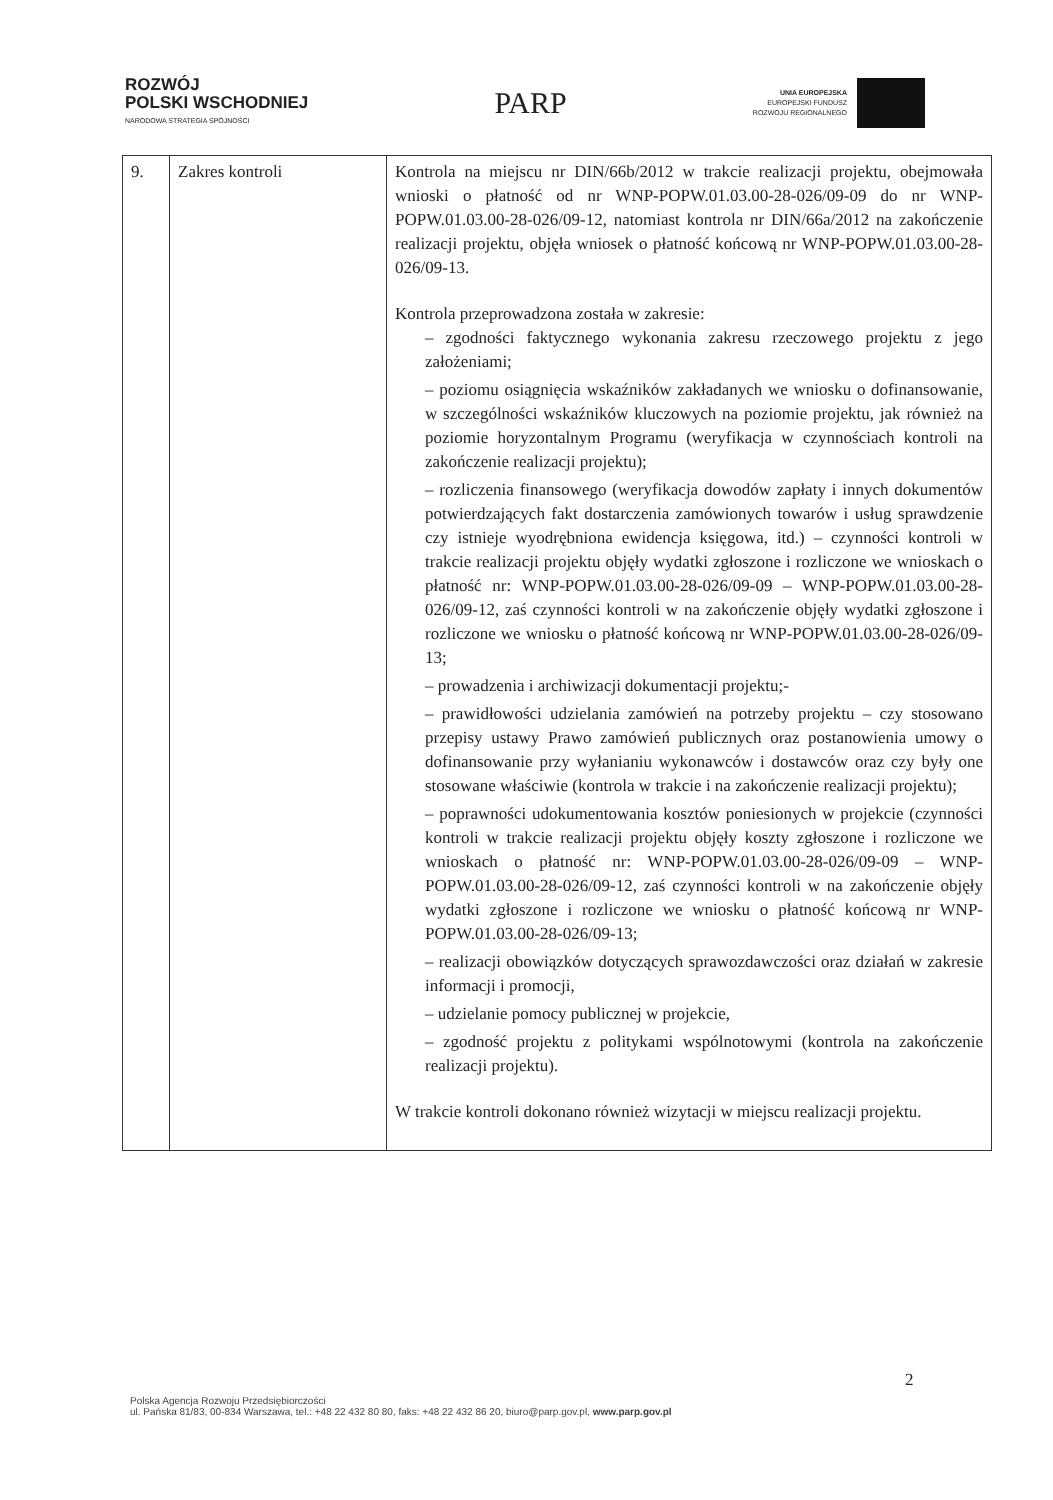ROZWÓJ
POLSKI WSCHODNIEJ
NARODOWA STRATEGIA SPÓJNOŚCI
PARP
UNIA EUROPEJSKA
EUROPEJSKI FUNDUSZ
ROZWOJU REGIONALNEGO
| 9. | Zakres kontroli | Kontrola na miejscu nr DIN/66b/2012 w trakcie realizacji projektu, obejmowała wnioski o płatność od nr WNP-POPW.01.03.00-28-026/09-09 do nr WNP-POPW.01.03.00-28-026/09-12, natomiast kontrola nr DIN/66a/2012 na zakończenie realizacji projektu, objęła wniosek o płatność końcową nr WNP-POPW.01.03.00-28-026/09-13. Kontrola przeprowadzona została w zakresie: – zgodności faktycznego wykonania zakresu rzeczowego projektu z jego założeniami; – poziomu osiągnięcia wskaźników zakładanych we wniosku o dofinansowanie, w szczególności wskaźników kluczowych na poziomie projektu, jak również na poziomie horyzontalnym Programu (weryfikacja w czynnościach kontroli na zakończenie realizacji projektu); – rozliczenia finansowego (weryfikacja dowodów zapłaty i innych dokumentów potwierdzających fakt dostarczenia zamówionych towarów i usług sprawdzenie czy istnieje wyodrębniona ewidencja księgowa, itd.) – czynności kontroli w trakcie realizacji projektu objęły wydatki zgłoszone i rozliczone we wnioskach o płatność nr: WNP-POPW.01.03.00-28-026/09-09 – WNP-POPW.01.03.00-28-026/09-12, zaś czynności kontroli w na zakończenie objęły wydatki zgłoszone i rozliczone we wniosku o płatność końcową nr WNP-POPW.01.03.00-28-026/09-13; – prowadzenia i archiwizacji dokumentacji projektu;- – prawidłowości udzielania zamówień na potrzeby projektu – czy stosowano przepisy ustawy Prawo zamówień publicznych oraz postanowienia umowy o dofinansowanie przy wyłanianiu wykonawców i dostawców oraz czy były one stosowane właściwie (kontrola w trakcie i na zakończenie realizacji projektu); – poprawności udokumentowania kosztów poniesionych w projekcie (czynności kontroli w trakcie realizacji projektu objęły koszty zgłoszone i rozliczone we wnioskach o płatność nr: WNP-POPW.01.03.00-28-026/09-09 – WNP-POPW.01.03.00-28-026/09-12, zaś czynności kontroli w na zakończenie objęły wydatki zgłoszone i rozliczone we wniosku o płatność końcową nr WNP-POPW.01.03.00-28-026/09-13; – realizacji obowiązków dotyczących sprawozdawczości oraz działań w zakresie informacji i promocji, – udzielanie pomocy publicznej w projekcie, – zgodność projektu z politykami wspólnotowymi (kontrola na zakończenie realizacji projektu). W trakcie kontroli dokonano również wizytacji w miejscu realizacji projektu. |
2
Polska Agencja Rozwoju Przedsiębiorczości
ul. Pańska 81/83, 00-834 Warszawa, tel.: +48 22 432 80 80, faks: +48 22 432 86 20, biuro@parp.gov.pl, www.parp.gov.pl